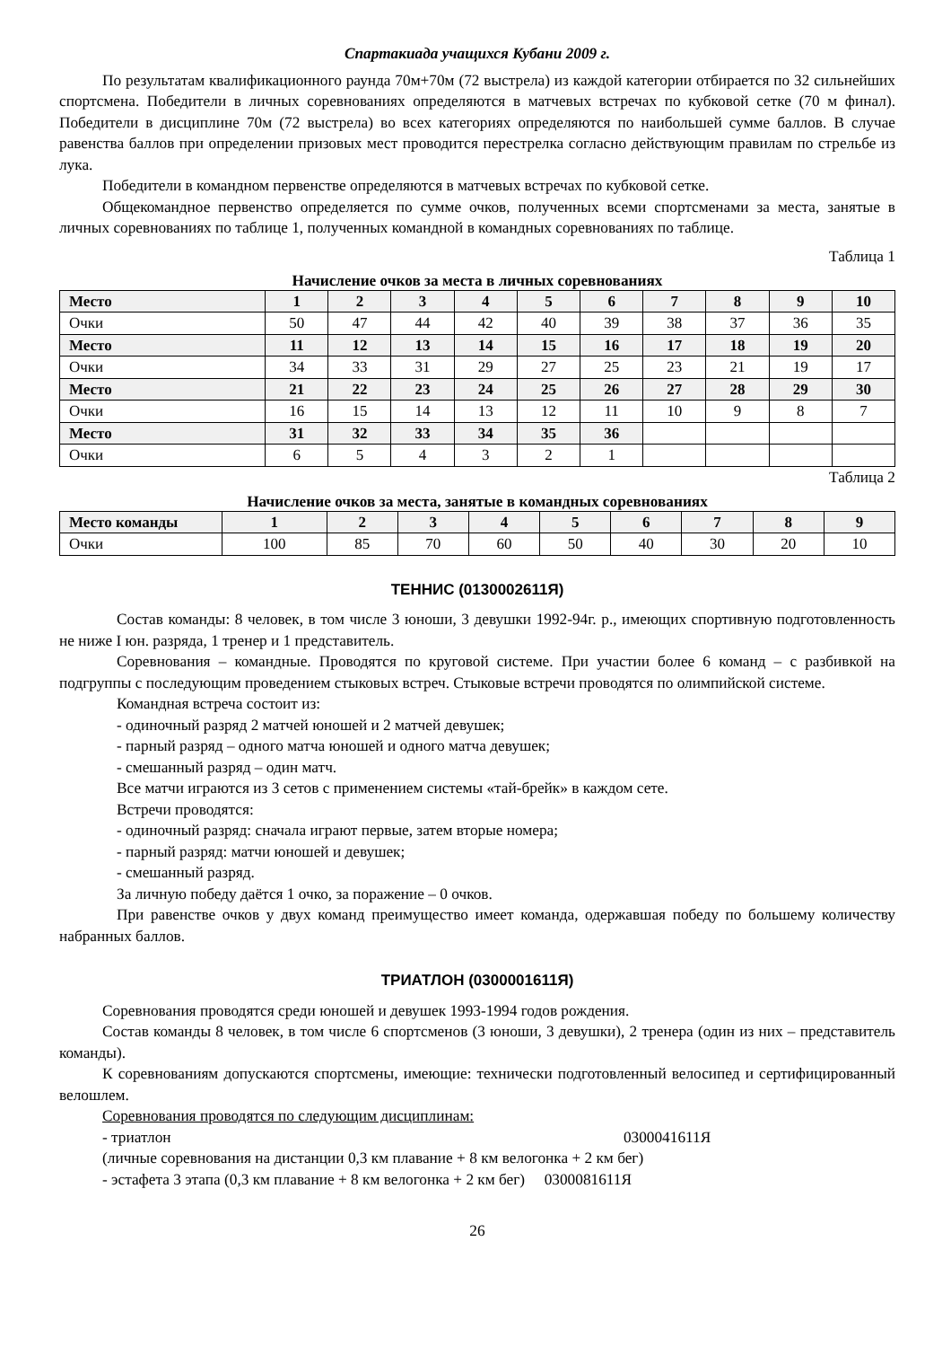Спартакиада учащихся Кубани 2009 г.
По результатам квалификационного раунда 70м+70м (72 выстрела) из каждой категории отбирается по 32 сильнейших спортсмена. Победители в личных соревнованиях определяются в матчевых встречах по кубковой сетке (70 м финал). Победители в дисциплине 70м (72 выстрела) во всех категориях определяются по наибольшей сумме баллов. В случае равенства баллов при определении призовых мест проводится перестрелка согласно действующим правилам по стрельбе из лука.
Победители в командном первенстве определяются в матчевых встречах по кубковой сетке.
Общекомандное первенство определяется по сумме очков, полученных всеми спортсменами за места, занятые в личных соревнованиях по таблице 1, полученных командной в командных соревнованиях по таблице.
Таблица 1
Начисление очков за места в личных соревнованиях
| Место | 1 | 2 | 3 | 4 | 5 | 6 | 7 | 8 | 9 | 10 |
| --- | --- | --- | --- | --- | --- | --- | --- | --- | --- | --- |
| Очки | 50 | 47 | 44 | 42 | 40 | 39 | 38 | 37 | 36 | 35 |
| Место | 11 | 12 | 13 | 14 | 15 | 16 | 17 | 18 | 19 | 20 |
| Очки | 34 | 33 | 31 | 29 | 27 | 25 | 23 | 21 | 19 | 17 |
| Место | 21 | 22 | 23 | 24 | 25 | 26 | 27 | 28 | 29 | 30 |
| Очки | 16 | 15 | 14 | 13 | 12 | 11 | 10 | 9 | 8 | 7 |
| Место | 31 | 32 | 33 | 34 | 35 | 36 | | | | |
| Очки | 6 | 5 | 4 | 3 | 2 | 1 | | | | |
Таблица 2
Начисление очков за места, занятые в командных соревнованиях
| Место команды | 1 | 2 | 3 | 4 | 5 | 6 | 7 | 8 | 9 |
| --- | --- | --- | --- | --- | --- | --- | --- | --- | --- |
| Очки | 100 | 85 | 70 | 60 | 50 | 40 | 30 | 20 | 10 |
ТЕННИС (0130002611Я)
Состав команды: 8 человек, в том числе 3 юноши, 3 девушки 1992-94г. р., имеющих спортивную подготовленность не ниже I юн. разряда, 1 тренер и 1 представитель.
Соревнования – командные. Проводятся по круговой системе. При участии более 6 команд – с разбивкой на подгруппы с последующим проведением стыковых встреч. Стыковые встречи проводятся по олимпийской системе.
Командная встреча состоит из:
- одиночный разряд 2 матчей юношей и 2 матчей девушек;
- парный разряд – одного матча юношей и одного матча девушек;
- смешанный разряд – один матч.
Все матчи играются из 3 сетов с применением системы «тай-брейк» в каждом сете.
Встречи проводятся:
- одиночный разряд: сначала играют первые, затем вторые номера;
- парный разряд: матчи юношей и девушек;
- смешанный разряд.
За личную победу даётся 1 очко, за поражение – 0 очков.
При равенстве очков у двух команд преимущество имеет команда, одержавшая победу по большему количеству набранных баллов.
ТРИАТЛОН (0300001611Я)
Соревнования проводятся среди юношей и девушек 1993-1994 годов рождения.
Состав команды 8 человек, в том числе 6 спортсменов (3 юноши, 3 девушки), 2 тренера (один из них – представитель команды).
К соревнованиям допускаются спортсмены, имеющие: технически подготовленный велосипед и сертифицированный велошлем.
Соревнования проводятся по следующим дисциплинам:
- триатлон 0300041611Я
(личные соревнования на дистанции 0,3 км плавание + 8 км велогонка + 2 км бег)
- эстафета 3 этапа (0,3 км плавание + 8 км велогонка + 2 км бег) 0300081611Я
26